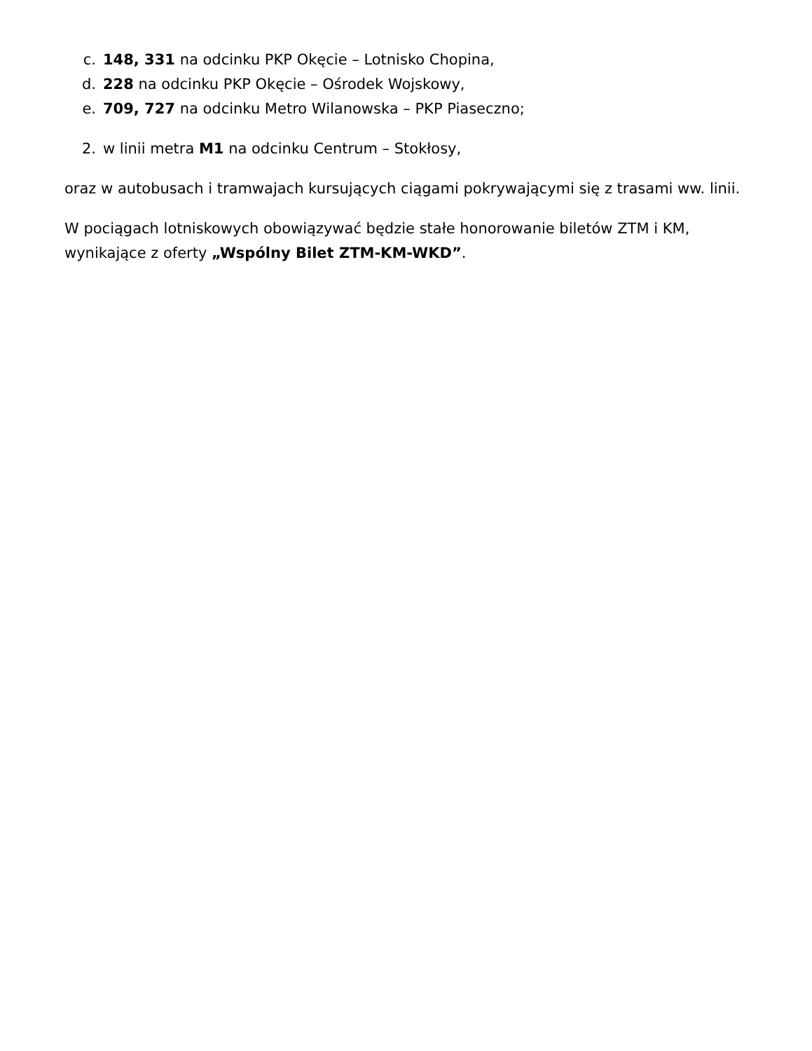c. 148, 331 na odcinku PKP Okęcie – Lotnisko Chopina,
d. 228 na odcinku PKP Okęcie – Ośrodek Wojskowy,
e. 709, 727 na odcinku Metro Wilanowska – PKP Piaseczno;
2. w linii metra M1 na odcinku Centrum – Stokłosy,
oraz w autobusach i tramwajach kursujących ciągami pokrywającymi się z trasami ww. linii.
W pociągach lotniskowych obowiązywać będzie stałe honorowanie biletów ZTM i KM, wynikające z oferty „Wspólny Bilet ZTM-KM-WKD”.